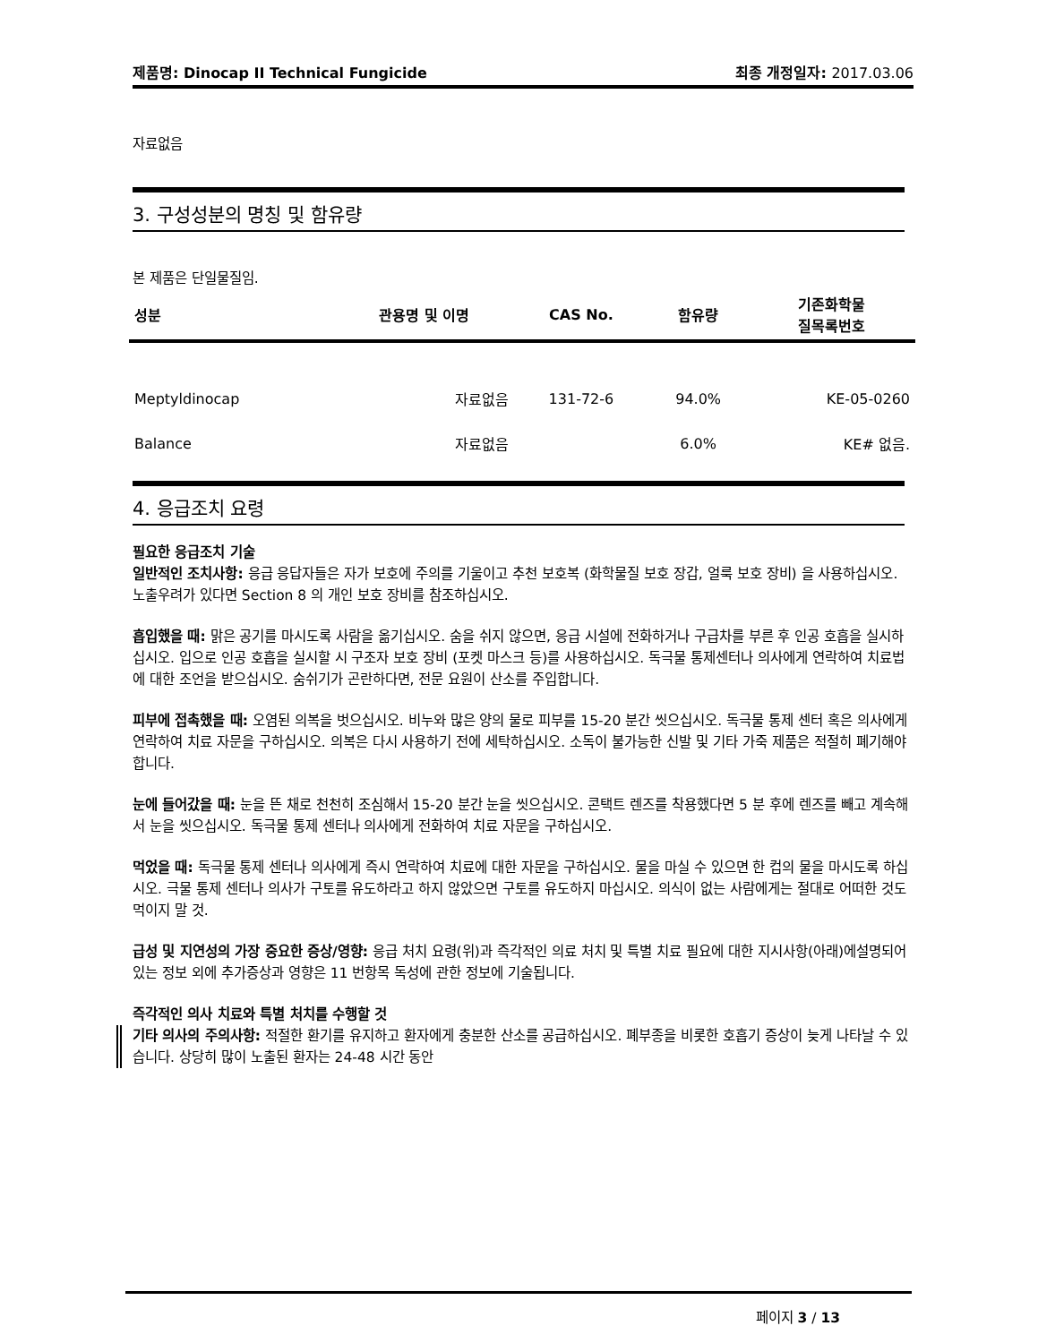제품명: Dinocap II Technical Fungicide
최종 개정일자: 2017.03.06
자료없음
3. 구성성분의 명칭 및 함유량
본 제품은 단일물질임.
| 성분 | 관용명 및 이명 | CAS No. | 함유량 | 기존화학물 질목록번호 |
| --- | --- | --- | --- | --- |
| Meptyldinocap | 자료없음 | 131-72-6 | 94.0% | KE-05-0260 |
| Balance | 자료없음 | | 6.0% | KE# 없음. |
4. 응급조치 요령
필요한 응급조치 기술
일반적인 조치사항: 응급 응답자들은 자가 보호에 주의를 기울이고 추천 보호복 (화학물질 보호 장갑, 얼룩 보호 장비) 을 사용하십시오. 노출우려가 있다면 Section 8 의 개인 보호 장비를 참조하십시오.
흡입했을 때: 맑은 공기를 마시도록 사람을 옮기십시오. 숨을 쉬지 않으면, 응급 시설에 전화하거나 구급차를 부른 후 인공 호흡을 실시하십시오. 입으로 인공 호흡을 실시할 시 구조자 보호 장비 (포켓 마스크 등)를 사용하십시오. 독극물 통제센터나 의사에게 연락하여 치료법에 대한 조언을 받으십시오. 숨쉬기가 곤란하다면, 전문 요원이 산소를 주입합니다.
피부에 접촉했을 때: 오염된 의복을 벗으십시오. 비누와 많은 양의 물로 피부를 15-20 분간 씻으십시오. 독극물 통제 센터 혹은 의사에게 연락하여 치료 자문을 구하십시오. 의복은 다시 사용하기 전에 세탁하십시오. 소독이 불가능한 신발 및 기타 가죽 제품은 적절히 폐기해야 합니다.
눈에 들어갔을 때: 눈을 뜬 채로 천천히 조심해서 15-20 분간 눈을 씻으십시오. 콘택트 렌즈를 착용했다면 5 분 후에 렌즈를 빼고 계속해서 눈을 씻으십시오. 독극물 통제 센터나 의사에게 전화하여 치료 자문을 구하십시오.
먹었을 때: 독극물 통제 센터나 의사에게 즉시 연락하여 치료에 대한 자문을 구하십시오. 물을 마실 수 있으면 한 컵의 물을 마시도록 하십시오. 극물 통제 센터나 의사가 구토를 유도하라고 하지 않았으면 구토를 유도하지 마십시오. 의식이 없는 사람에게는 절대로 어떠한 것도 먹이지 말 것.
급성 및 지연성의 가장 중요한 증상/영향: 응급 처치 요령(위)과 즉각적인 의료 처치 및 특별 치료 필요에 대한 지시사항(아래)에설명되어 있는 정보 외에 추가증상과 영향은 11 번항목 독성에 관한 정보에 기술됩니다.
즉각적인 의사 치료와 특별 처치를 수행할 것
기타 의사의 주의사항: 적절한 환기를 유지하고 환자에게 충분한 산소를 공급하십시오. 폐부종을 비롯한 호흡기 증상이 늦게 나타날 수 있습니다. 상당히 많이 노출된 환자는 24-48 시간 동안
페이지 3 / 13